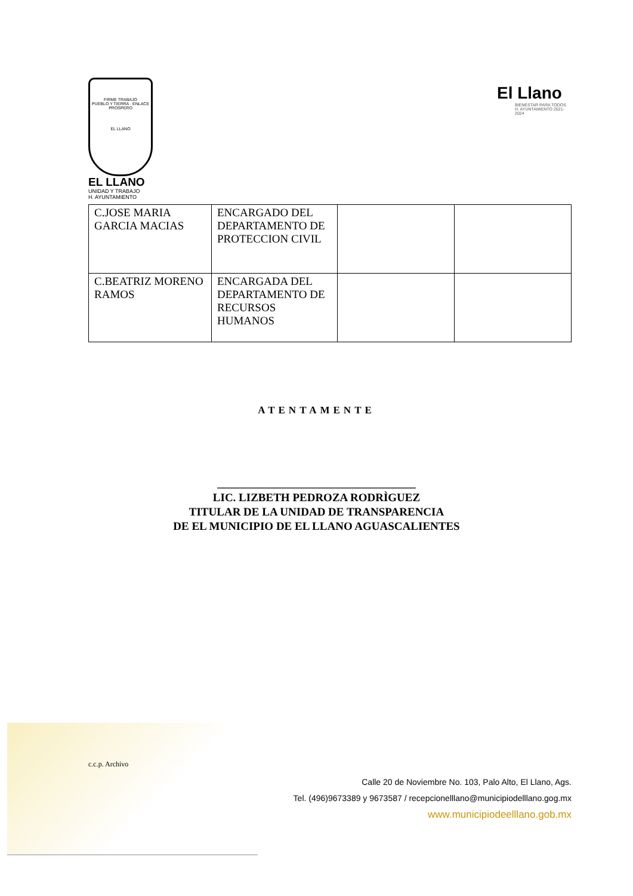FIRME TRABAJO
PUEBLO Y TIERRA · ENLACE PROSPERO
EL LLANO
EL LLANO
UNIDAD Y TRABAJO
H. AYUNTAMIENTO
El Llano
BIENESTAR PARA TODOS
H. AYUNTAMIENTO 2021-2024
| C.JOSE MARIA GARCIA MACIAS | ENCARGADO DEL DEPARTAMENTO DE PROTECCION CIVIL | | |
| C.BEATRIZ MORENO RAMOS | ENCARGADA DEL DEPARTAMENTO DE RECURSOS HUMANOS | | |
ATENTAMENTE
___________________________________
LIC. LIZBETH PEDROZA RODRÌGUEZ
TITULAR DE LA UNIDAD DE TRANSPARENCIA
DE EL MUNICIPIO DE EL LLANO AGUASCALIENTES
c.c.p. Archivo
Calle 20 de Noviembre No. 103, Palo Alto, El Llano, Ags.
Tel. (496)9673389 y 9673587 / recepcionelllano@municipiodelllano.gog.mx
www.municipiodeelllano.gob.mx